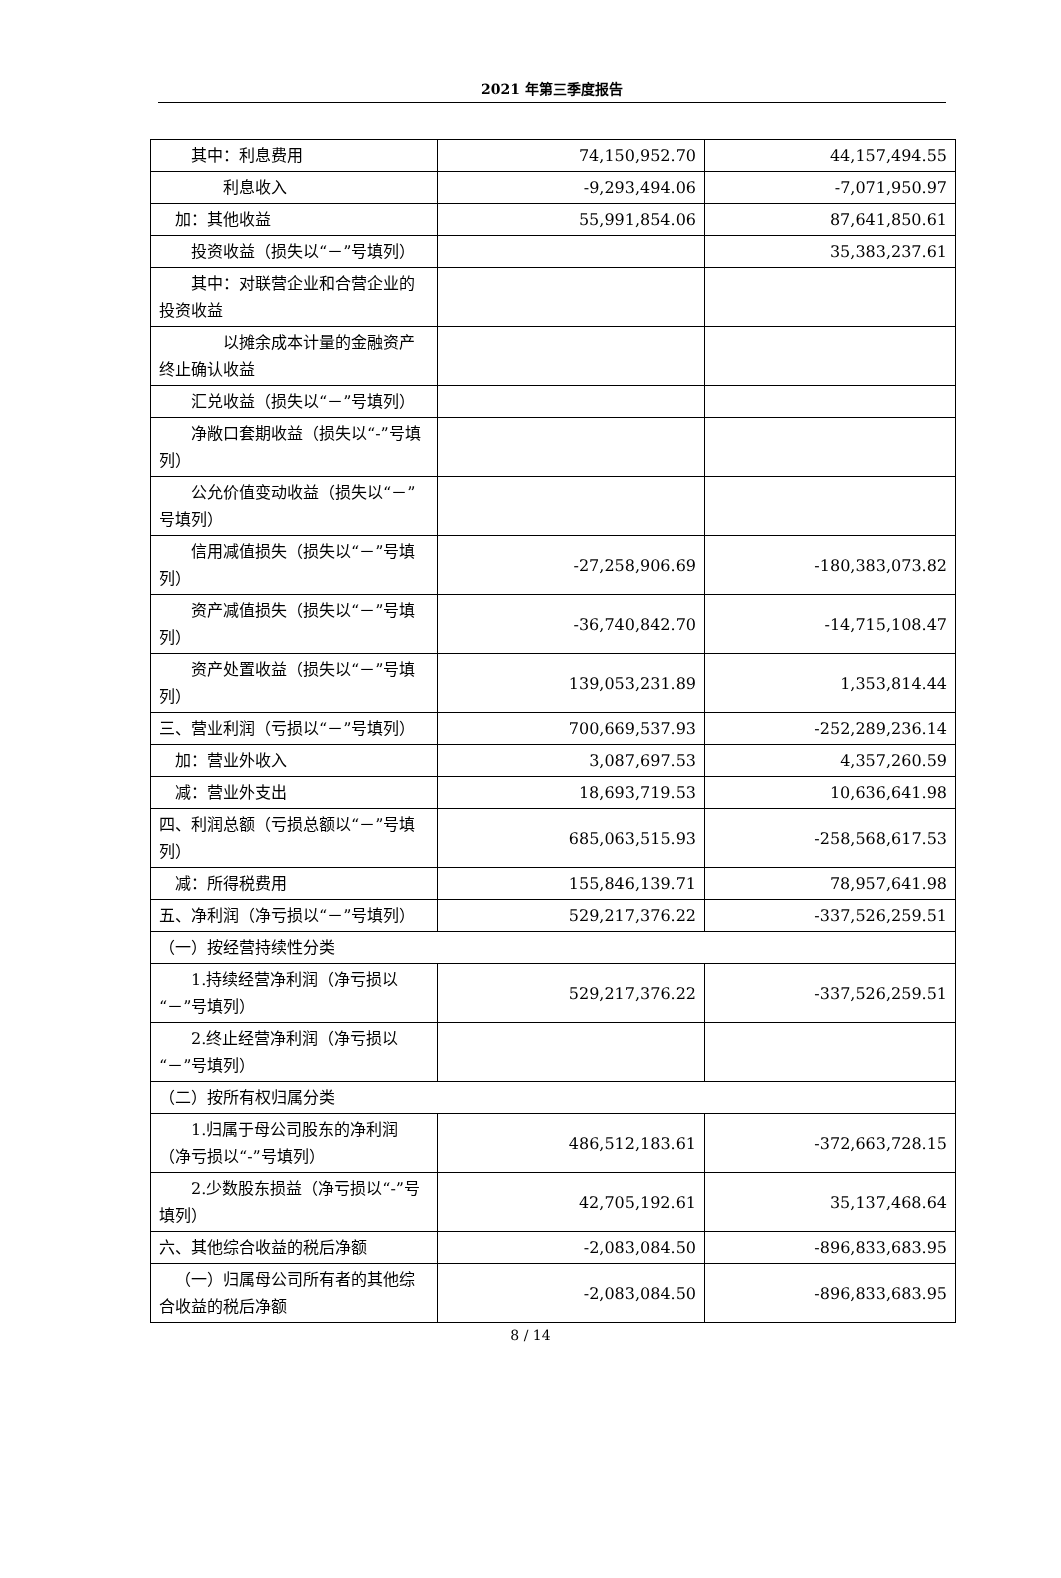2021 年第三季度报告
| 其中：利息费用 | 74,150,952.70 | 44,157,494.55 |
| 利息收入 | -9,293,494.06 | -7,071,950.97 |
| 加：其他收益 | 55,991,854.06 | 87,641,850.61 |
| 投资收益（损失以“－”号填列） | | 35,383,237.61 |
| 其中：对联营企业和合营企业的投资收益 | | |
| 以摊余成本计量的金融资产终止确认收益 | | |
| 汇兑收益（损失以“－”号填列） | | |
| 净敞口套期收益（损失以“-”号填列） | | |
| 公允价值变动收益（损失以“－”号填列） | | |
| 信用减值损失（损失以“－”号填列） | -27,258,906.69 | -180,383,073.82 |
| 资产减值损失（损失以“－”号填列） | -36,740,842.70 | -14,715,108.47 |
| 资产处置收益（损失以“－”号填列） | 139,053,231.89 | 1,353,814.44 |
| 三、营业利润（亏损以“－”号填列） | 700,669,537.93 | -252,289,236.14 |
| 加：营业外收入 | 3,087,697.53 | 4,357,260.59 |
| 减：营业外支出 | 18,693,719.53 | 10,636,641.98 |
| 四、利润总额（亏损总额以“－”号填列） | 685,063,515.93 | -258,568,617.53 |
| 减：所得税费用 | 155,846,139.71 | 78,957,641.98 |
| 五、净利润（净亏损以“－”号填列） | 529,217,376.22 | -337,526,259.51 |
| （一）按经营持续性分类 | | |
| 1.持续经营净利润（净亏损以“－”号填列） | 529,217,376.22 | -337,526,259.51 |
| 2.终止经营净利润（净亏损以“－”号填列） | | |
| （二）按所有权归属分类 | | |
| 1.归属于母公司股东的净利润（净亏损以“-”号填列） | 486,512,183.61 | -372,663,728.15 |
| 2.少数股东损益（净亏损以“-”号填列） | 42,705,192.61 | 35,137,468.64 |
| 六、其他综合收益的税后净额 | -2,083,084.50 | -896,833,683.95 |
| （一）归属母公司所有者的其他综合收益的税后净额 | -2,083,084.50 | -896,833,683.95 |
8 / 14